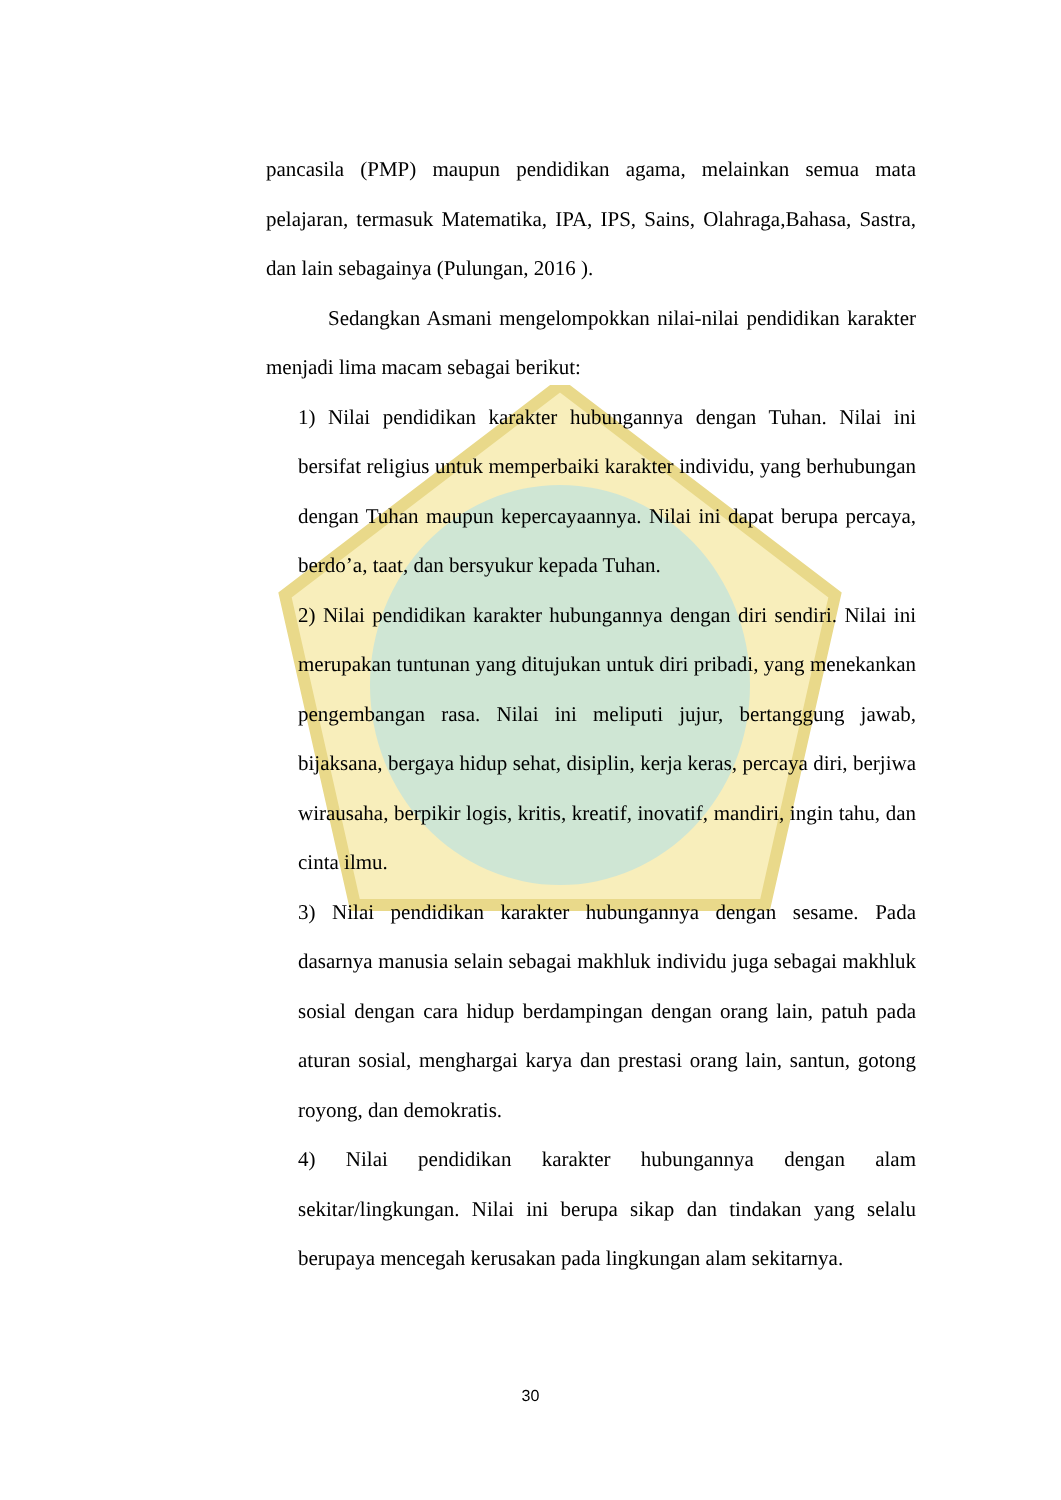pancasila (PMP) maupun pendidikan agama, melainkan semua mata pelajaran, termasuk Matematika, IPA, IPS, Sains, Olahraga,Bahasa, Sastra, dan lain sebagainya (Pulungan, 2016 ).
Sedangkan Asmani mengelompokkan nilai-nilai pendidikan karakter menjadi lima macam sebagai berikut:
1) Nilai pendidikan karakter hubungannya dengan Tuhan. Nilai ini bersifat religius untuk memperbaiki karakter individu, yang berhubungan dengan Tuhan maupun kepercayaannya. Nilai ini dapat berupa percaya, berdo’a, taat, dan bersyukur kepada Tuhan.
2) Nilai pendidikan karakter hubungannya dengan diri sendiri. Nilai ini merupakan tuntunan yang ditujukan untuk diri pribadi, yang menekankan pengembangan rasa. Nilai ini meliputi jujur, bertanggung jawab, bijaksana, bergaya hidup sehat, disiplin, kerja keras, percaya diri, berjiwa wirausaha, berpikir logis, kritis, kreatif, inovatif, mandiri, ingin tahu, dan cinta ilmu.
3) Nilai pendidikan karakter hubungannya dengan sesame. Pada dasarnya manusia selain sebagai makhluk individu juga sebagai makhluk sosial dengan cara hidup berdampingan dengan orang lain, patuh pada aturan sosial, menghargai karya dan prestasi orang lain, santun, gotong royong, dan demokratis.
4) Nilai pendidikan karakter hubungannya dengan alam sekitar/lingkungan. Nilai ini berupa sikap dan tindakan yang selalu berupaya mencegah kerusakan pada lingkungan alam sekitarnya.
30